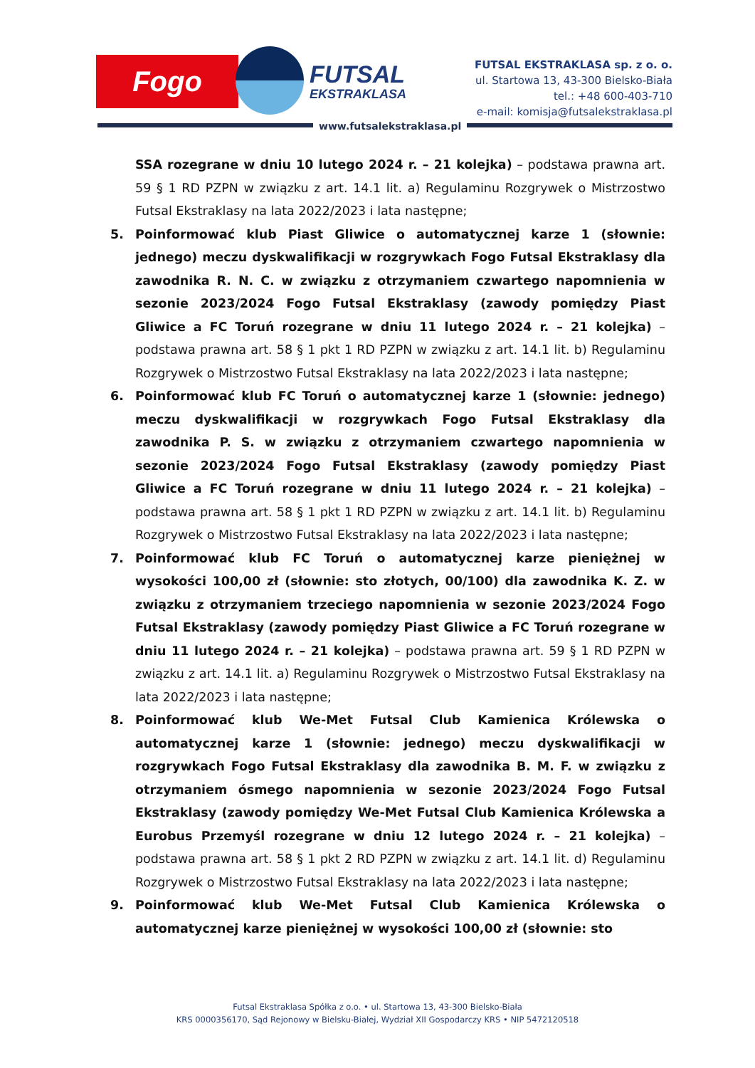Fogo FUTSAL
EKSTRAKLASA
FUTSAL EKSTRAKLASA sp. z o. o.
ul. Startowa 13, 43-300 Bielsko-Biała
tel.: +48 600-403-710
e-mail: komisja@futsalekstraklasa.pl
www.futsalekstraklasa.pl
SSA rozegrane w dniu 10 lutego 2024 r. – 21 kolejka) – podstawa prawna art. 59 § 1 RD PZPN w związku z art. 14.1 lit. a) Regulaminu Rozgrywek o Mistrzostwo Futsal Ekstraklasy na lata 2022/2023 i lata następne;
5. Poinformować klub Piast Gliwice o automatycznej karze 1 (słownie: jednego) meczu dyskwalifikacji w rozgrywkach Fogo Futsal Ekstraklasy dla zawodnika R. N. C. w związku z otrzymaniem czwartego napomnienia w sezonie 2023/2024 Fogo Futsal Ekstraklasy (zawody pomiędzy Piast Gliwice a FC Toruń rozegrane w dniu 11 lutego 2024 r. – 21 kolejka) – podstawa prawna art. 58 § 1 pkt 1 RD PZPN w związku z art. 14.1 lit. b) Regulaminu Rozgrywek o Mistrzostwo Futsal Ekstraklasy na lata 2022/2023 i lata następne;
6. Poinformować klub FC Toruń o automatycznej karze 1 (słownie: jednego) meczu dyskwalifikacji w rozgrywkach Fogo Futsal Ekstraklasy dla zawodnika P. S. w związku z otrzymaniem czwartego napomnienia w sezonie 2023/2024 Fogo Futsal Ekstraklasy (zawody pomiędzy Piast Gliwice a FC Toruń rozegrane w dniu 11 lutego 2024 r. – 21 kolejka) – podstawa prawna art. 58 § 1 pkt 1 RD PZPN w związku z art. 14.1 lit. b) Regulaminu Rozgrywek o Mistrzostwo Futsal Ekstraklasy na lata 2022/2023 i lata następne;
7. Poinformować klub FC Toruń o automatycznej karze pieniężnej w wysokości 100,00 zł (słownie: sto złotych, 00/100) dla zawodnika K. Z. w związku z otrzymaniem trzeciego napomnienia w sezonie 2023/2024 Fogo Futsal Ekstraklasy (zawody pomiędzy Piast Gliwice a FC Toruń rozegrane w dniu 11 lutego 2024 r. – 21 kolejka) – podstawa prawna art. 59 § 1 RD PZPN w związku z art. 14.1 lit. a) Regulaminu Rozgrywek o Mistrzostwo Futsal Ekstraklasy na lata 2022/2023 i lata następne;
8. Poinformować klub We-Met Futsal Club Kamienica Królewska o automatycznej karze 1 (słownie: jednego) meczu dyskwalifikacji w rozgrywkach Fogo Futsal Ekstraklasy dla zawodnika B. M. F. w związku z otrzymaniem ósmego napomnienia w sezonie 2023/2024 Fogo Futsal Ekstraklasy (zawody pomiędzy We-Met Futsal Club Kamienica Królewska a Eurobus Przemyśl rozegrane w dniu 12 lutego 2024 r. – 21 kolejka) – podstawa prawna art. 58 § 1 pkt 2 RD PZPN w związku z art. 14.1 lit. d) Regulaminu Rozgrywek o Mistrzostwo Futsal Ekstraklasy na lata 2022/2023 i lata następne;
9. Poinformować klub We-Met Futsal Club Kamienica Królewska o automatycznej karze pieniężnej w wysokości 100,00 zł (słownie: sto
Futsal Ekstraklasa Spółka z o.o. • ul. Startowa 13, 43-300 Bielsko-Biała
KRS 0000356170, Sąd Rejonowy w Bielsku-Białej, Wydział XII Gospodarczy KRS • NIP 5472120518